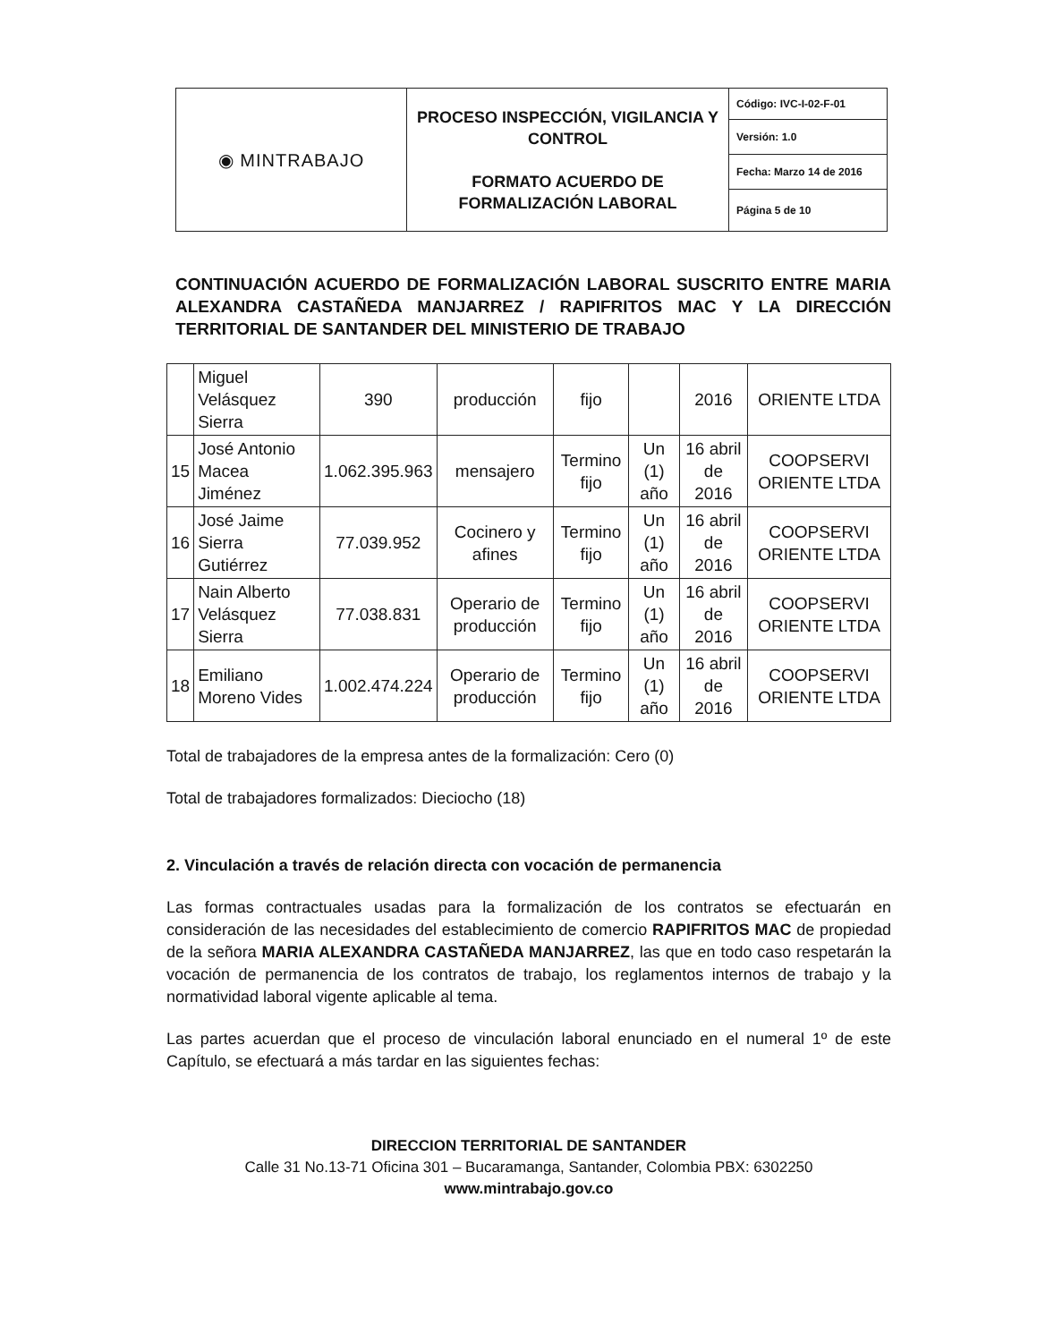| ◉ MINTRABAJO | PROCESO INSPECCIÓN, VIGILANCIA Y CONTROL FORMATO ACUERDO DE FORMALIZACIÓN LABORAL | Código: IVC-I-02-F-01 |
| | | Versión: 1.0 |
| | | Fecha: Marzo 14 de 2016 |
| | | Página 5 de 10 |
CONTINUACIÓN ACUERDO DE FORMALIZACIÓN LABORAL SUSCRITO ENTRE MARIA ALEXANDRA CASTAÑEDA MANJARREZ / RAPIFRITOS MAC Y LA DIRECCIÓN TERRITORIAL DE SANTANDER DEL MINISTERIO DE TRABAJO
| | Miguel Velásquez Sierra | 390 | producción | fijo | | 2016 | ORIENTE LTDA |
| 15 | José Antonio Macea Jiménez | 1.062.395.963 | mensajero | Termino fijo | Un (1) año | 16 abril de 2016 | COOPSERVI ORIENTE LTDA |
| 16 | José Jaime Sierra Gutiérrez | 77.039.952 | Cocinero y afines | Termino fijo | Un (1) año | 16 abril de 2016 | COOPSERVI ORIENTE LTDA |
| 17 | Nain Alberto Velásquez Sierra | 77.038.831 | Operario de producción | Termino fijo | Un (1) año | 16 abril de 2016 | COOPSERVI ORIENTE LTDA |
| 18 | Emiliano Moreno Vides | 1.002.474.224 | Operario de producción | Termino fijo | Un (1) año | 16 abril de 2016 | COOPSERVI ORIENTE LTDA |
Total de trabajadores de la empresa antes de la formalización: Cero (0)
Total de trabajadores formalizados: Dieciocho (18)
2. Vinculación a través de relación directa con vocación de permanencia
Las formas contractuales usadas para la formalización de los contratos se efectuarán en consideración de las necesidades del establecimiento de comercio RAPIFRITOS MAC de propiedad de la señora MARIA ALEXANDRA CASTAÑEDA MANJARREZ, las que en todo caso respetarán la vocación de permanencia de los contratos de trabajo, los reglamentos internos de trabajo y la normatividad laboral vigente aplicable al tema.
Las partes acuerdan que el proceso de vinculación laboral enunciado en el numeral 1º de este Capítulo, se efectuará a más tardar en las siguientes fechas:
DIRECCION TERRITORIAL DE SANTANDER
Calle 31 No.13-71 Oficina 301 – Bucaramanga, Santander, Colombia PBX: 6302250
www.mintrabajo.gov.co